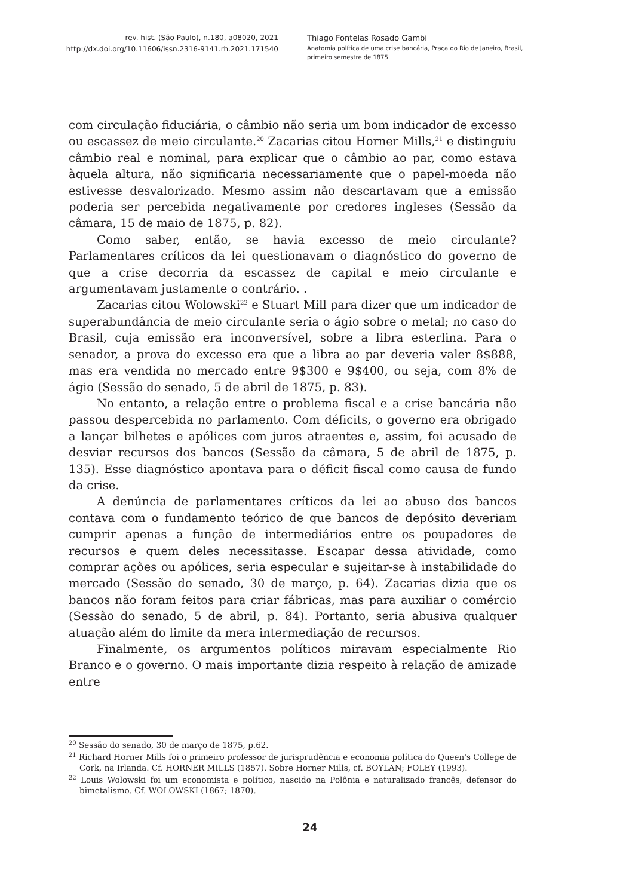rev. hist. (São Paulo), n.180, a08020, 2021
http://dx.doi.org/10.11606/issn.2316-9141.rh.2021.171540
Thiago Fontelas Rosado Gambi
Anatomia política de uma crise bancária, Praça do Rio de Janeiro, Brasil,
primeiro semestre de 1875
com circulação fiduciária, o câmbio não seria um bom indicador de excesso ou escassez de meio circulante.<sup>20</sup> Zacarias citou Horner Mills,<sup>21</sup> e distinguiu câmbio real e nominal, para explicar que o câmbio ao par, como estava àquela altura, não significaria necessariamente que o papel-moeda não estivesse desvalorizado. Mesmo assim não descartavam que a emissão poderia ser percebida negativamente por credores ingleses (Sessão da câmara, 15 de maio de 1875, p. 82).
Como saber, então, se havia excesso de meio circulante? Parlamentares críticos da lei questionavam o diagnóstico do governo de que a crise decorria da escassez de capital e meio circulante e argumentavam justamente o contrário. .
Zacarias citou Wolowski<sup>22</sup> e Stuart Mill para dizer que um indicador de superabundância de meio circulante seria o ágio sobre o metal; no caso do Brasil, cuja emissão era inconversível, sobre a libra esterlina. Para o senador, a prova do excesso era que a libra ao par deveria valer 8$888, mas era vendida no mercado entre 9$300 e 9$400, ou seja, com 8% de ágio (Sessão do senado, 5 de abril de 1875, p. 83).
No entanto, a relação entre o problema fiscal e a crise bancária não passou despercebida no parlamento. Com déficits, o governo era obrigado a lançar bilhetes e apólices com juros atraentes e, assim, foi acusado de desviar recursos dos bancos (Sessão da câmara, 5 de abril de 1875, p. 135). Esse diagnóstico apontava para o déficit fiscal como causa de fundo da crise.
A denúncia de parlamentares críticos da lei ao abuso dos bancos contava com o fundamento teórico de que bancos de depósito deveriam cumprir apenas a função de intermediários entre os poupadores de recursos e quem deles necessitasse. Escapar dessa atividade, como comprar ações ou apólices, seria especular e sujeitar-se à instabilidade do mercado (Sessão do senado, 30 de março, p. 64). Zacarias dizia que os bancos não foram feitos para criar fábricas, mas para auxiliar o comércio (Sessão do senado, 5 de abril, p. 84). Portanto, seria abusiva qualquer atuação além do limite da mera intermediação de recursos.
Finalmente, os argumentos políticos miravam especialmente Rio Branco e o governo. O mais importante dizia respeito à relação de amizade entre
<sup>20</sup> Sessão do senado, 30 de março de 1875, p.62.
<sup>21</sup> Richard Horner Mills foi o primeiro professor de jurisprudência e economia política do Queen's College de Cork, na Irlanda. Cf. HORNER MILLS (1857). Sobre Horner Mills, cf. BOYLAN; FOLEY (1993).
<sup>22</sup> Louis Wolowski foi um economista e político, nascido na Polônia e naturalizado francês, defensor do bimetalismo. Cf. WOLOWSKI (1867; 1870).
24